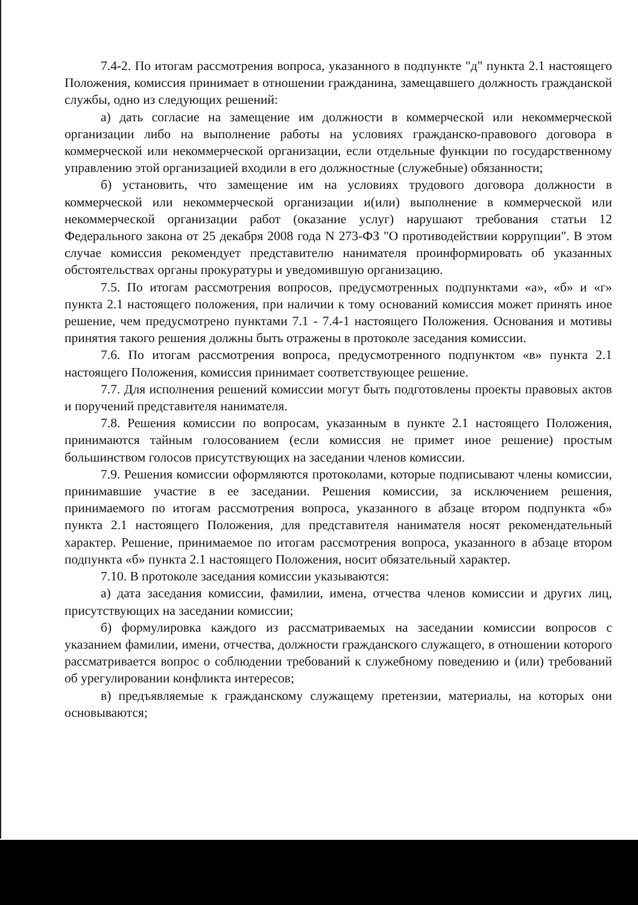7.4-2. По итогам рассмотрения вопроса, указанного в подпункте "д" пункта 2.1 настоящего Положения, комиссия принимает в отношении гражданина, замещавшего должность гражданской службы, одно из следующих решений:
а) дать согласие на замещение им должности в коммерческой или некоммерческой организации либо на выполнение работы на условиях гражданско-правового договора в коммерческой или некоммерческой организации, если отдельные функции по государственному управлению этой организацией входили в его должностные (служебные) обязанности;
б) установить, что замещение им на условиях трудового договора должности в коммерческой или некоммерческой организации и(или) выполнение в коммерческой или некоммерческой организации работ (оказание услуг) нарушают требования статьи 12 Федерального закона от 25 декабря 2008 года N 273-ФЗ "О противодействии коррупции". В этом случае комиссия рекомендует представителю нанимателя проинформировать об указанных обстоятельствах органы прокуратуры и уведомившую организацию.
7.5. По итогам рассмотрения вопросов, предусмотренных подпунктами «а», «б» и «г» пункта 2.1 настоящего положения, при наличии к тому оснований комиссия может принять иное решение, чем предусмотрено пунктами 7.1 - 7.4-1 настоящего Положения. Основания и мотивы принятия такого решения должны быть отражены в протоколе заседания комиссии.
7.6. По итогам рассмотрения вопроса, предусмотренного подпунктом «в» пункта 2.1 настоящего Положения, комиссия принимает соответствующее решение.
7.7. Для исполнения решений комиссии могут быть подготовлены проекты правовых актов и поручений представителя нанимателя.
7.8. Решения комиссии по вопросам, указанным в пункте 2.1 настоящего Положения, принимаются тайным голосованием (если комиссия не примет иное решение) простым большинством голосов присутствующих на заседании членов комиссии.
7.9. Решения комиссии оформляются протоколами, которые подписывают члены комиссии, принимавшие участие в ее заседании. Решения комиссии, за исключением решения, принимаемого по итогам рассмотрения вопроса, указанного в абзаце втором подпункта «б» пункта 2.1 настоящего Положения, для представителя нанимателя носят рекомендательный характер. Решение, принимаемое по итогам рассмотрения вопроса, указанного в абзаце втором подпункта «б» пункта 2.1 настоящего Положения, носит обязательный характер.
7.10. В протоколе заседания комиссии указываются:
а) дата заседания комиссии, фамилии, имена, отчества членов комиссии и других лиц, присутствующих на заседании комиссии;
б) формулировка каждого из рассматриваемых на заседании комиссии вопросов с указанием фамилии, имени, отчества, должности гражданского служащего, в отношении которого рассматривается вопрос о соблюдении требований к служебному поведению и (или) требований об урегулировании конфликта интересов;
в) предъявляемые к гражданскому служащему претензии, материалы, на которых они основываются;